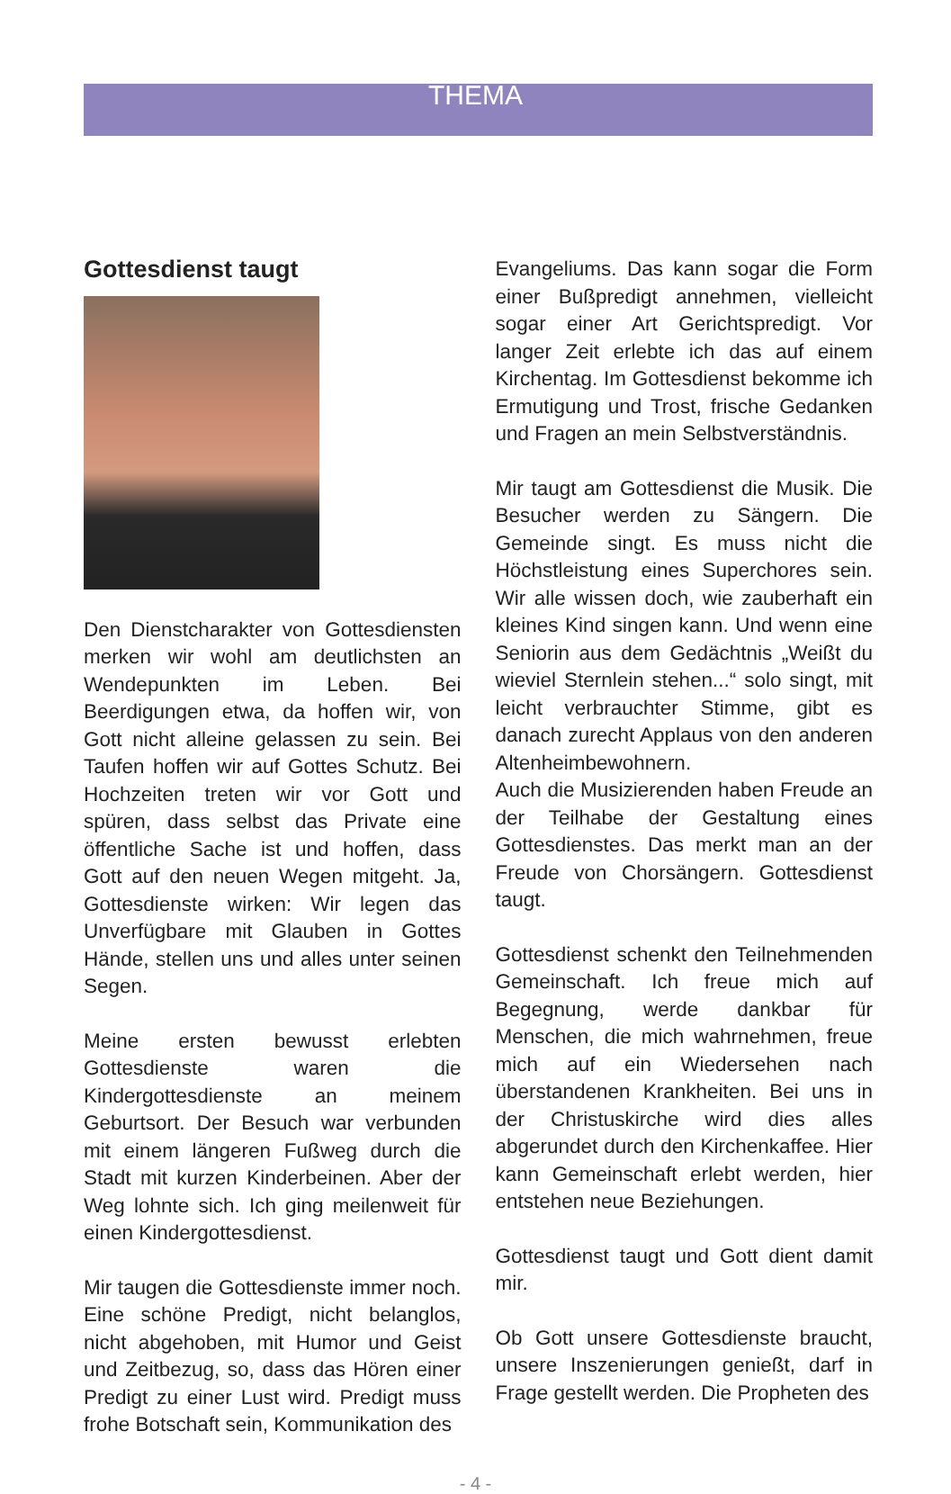THEMA
Gottesdienst taugt
Den Dienstcharakter von Gottesdiensten merken wir wohl am deutlichsten an Wendepunkten im Leben. Bei Beerdigungen etwa, da hoffen wir, von Gott nicht alleine gelassen zu sein. Bei Taufen hoffen wir auf Gottes Schutz. Bei Hochzeiten treten wir vor Gott und spüren, dass selbst das Private eine öffentliche Sache ist und hoffen, dass Gott auf den neuen Wegen mitgeht. Ja, Gottesdienste wirken: Wir legen das Unverfügbare mit Glauben in Gottes Hände, stellen uns und alles unter seinen Segen.
Meine ersten bewusst erlebten Gottesdienste waren die Kindergottesdienste an meinem Geburtsort. Der Besuch war verbunden mit einem längeren Fußweg durch die Stadt mit kurzen Kinderbeinen. Aber der Weg lohnte sich. Ich ging meilenweit für einen Kindergottesdienst.
Mir taugen die Gottesdienste immer noch. Eine schöne Predigt, nicht belanglos, nicht abgehoben, mit Humor und Geist und Zeitbezug, so, dass das Hören einer Predigt zu einer Lust wird. Predigt muss frohe Botschaft sein, Kommunikation des
Evangeliums. Das kann sogar die Form einer Bußpredigt annehmen, vielleicht sogar einer Art Gerichtspredigt. Vor langer Zeit erlebte ich das auf einem Kirchentag. Im Gottesdienst bekomme ich Ermutigung und Trost, frische Gedanken und Fragen an mein Selbstverständnis.
Mir taugt am Gottesdienst die Musik. Die Besucher werden zu Sängern. Die Gemeinde singt. Es muss nicht die Höchstleistung eines Superchores sein. Wir alle wissen doch, wie zauberhaft ein kleines Kind singen kann. Und wenn eine Seniorin aus dem Gedächtnis „Weißt du wieviel Sternlein stehen...“ solo singt, mit leicht verbrauchter Stimme, gibt es danach zurecht Applaus von den anderen Altenheimbewohnern.
Auch die Musizierenden haben Freude an der Teilhabe der Gestaltung eines Gottesdienstes. Das merkt man an der Freude von Chorsängern. Gottesdienst taugt.
Gottesdienst schenkt den Teilnehmenden Gemeinschaft. Ich freue mich auf Begegnung, werde dankbar für Menschen, die mich wahrnehmen, freue mich auf ein Wiedersehen nach überstandenen Krankheiten. Bei uns in der Christuskirche wird dies alles abgerundet durch den Kirchenkaffee. Hier kann Gemeinschaft erlebt werden, hier entstehen neue Beziehungen.
Gottesdienst taugt und Gott dient damit mir.
Ob Gott unsere Gottesdienste braucht, unsere Inszenierungen genießt, darf in Frage gestellt werden. Die Propheten des
- 4 -